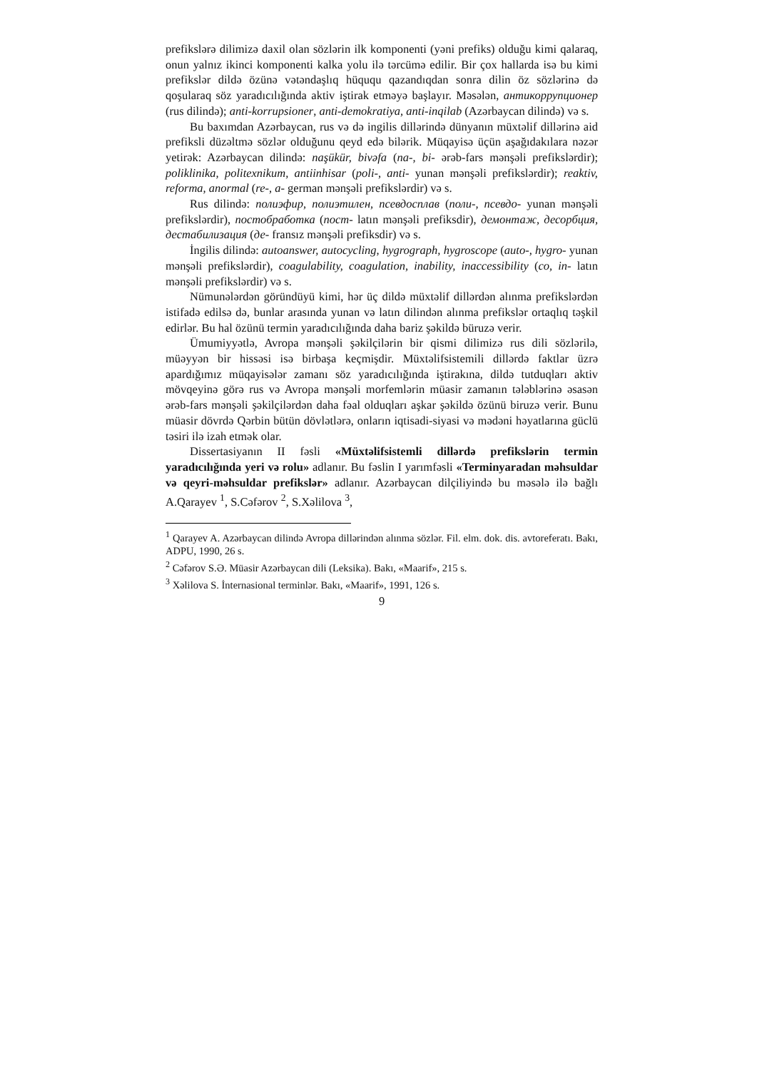prefikslərə dilimizə daxil olan sözlərin ilk komponenti (yəni prefiks) olduğu kimi qalaraq, onun yalnız ikinci komponenti kalka yolu ilə tərcümə edilir. Bir çox hallarda isə bu kimi prefikslər dildə özünə vətəndaşlıq hüququ qazandıqdan sonra dilin öz sözlərinə də qoşularaq söz yaradıcılığında aktiv iştirak etməyə başlayır. Məsələn, антикоррупционер (rus dilində); anti-korrupsioner, anti-demokratiya, anti-inqilab (Azərbaycan dilində) və s.
Bu baxımdan Azərbaycan, rus və də ingilis dillərində dünyanın müxtəlif dillərinə aid prefiksli düzəltmə sözlər olduğunu qeyd edə bilərik. Müqayisə üçün aşağıdakılara nəzər yetirək: Azərbaycan dilində: naşükür, bivəfa (na-, bi- ərəb-fars mənşəli prefikslərdir); poliklinika, politexnikum, antiinhisar (poli-, anti- yunan mənşəli prefikslərdir); reaktiv, reforma, anormal (re-, a- german mənşəli prefikslərdir) və s.
Rus dilində: полиэфир, полиэтилен, псевдосплав (поли-, псевдо- yunan mənşəli prefikslərdir), постобработка (пост- latın mənşəli prefiksdir), демонтаж, десорбция, дестабилизация (де- fransız mənşəli prefiksdir) və s.
İngilis dilində: autoanswer, autocycling, hygrograph, hygroscope (auto-, hygro- yunan mənşəli prefikslərdir), coagulability, coagulation, inability, inaccessibility (co, in- latın mənşəli prefikslərdir) və s.
Nümunələrdən göründüyü kimi, hər üç dildə müxtəlif dillərdən alınma prefikslərdən istifadə edilsə də, bunlar arasında yunan və latın dilindən alınma prefikslər ortaqlıq təşkil edirlər. Bu hal özünü termin yaradıcılığında daha bariz şəkildə büruzə verir.
Ümumiyyətlə, Avropa mənşəli şəkilçilərin bir qismi dilimizə rus dili sözlərilə, müəyyən bir hissəsi isə birbaşa keçmişdir. Müxtəlifsistemili dillərdə faktlar üzrə apardığımız müqayisələr zamanı söz yaradıcılığında iştirakına, dildə tutduqları aktiv mövqeyinə görə rus və Avropa mənşəli morfemlərin müasir zamanın tələblərinə əsasən ərəb-fars mənşəli şəkilçilərdən daha fəal olduqları aşkar şəkildə özünü biruzə verir. Bunu müasir dövrdə Qərbin bütün dövlətlərə, onların iqtisadi-siyasi və mədəni həyatlarına güclü təsiri ilə izah etmək olar.
Dissertasiyanın II fəsli «Müxtəlifsistemli dillərdə prefikslərin termin yaradıcılığında yeri və rolu» adlanır. Bu fəslin I yarımfəsli «Terminyaradan məhsuldar və qeyri-məhsuldar prefikslər» adlanır. Azərbaycan dilçiliyində bu məsələ ilə bağlı A.Qarayev <sup>1</sup>, S.Cəfərov <sup>2</sup>, S.Xəlilova <sup>3</sup>,
<sup>1</sup> Qarayev A. Azərbaycan dilində Avropa dillərindən alınma sözlər. Fil. elm. dok. dis. avtoreferatı. Bakı, ADPU, 1990, 26 s.
<sup>2</sup> Cəfərov S.Ə. Müasir Azərbaycan dili (Leksika). Bakı, «Maarif», 215 s.
<sup>3</sup> Xəlilova S. İnternasional terminlər. Bakı, «Maarif», 1991, 126 s.
9